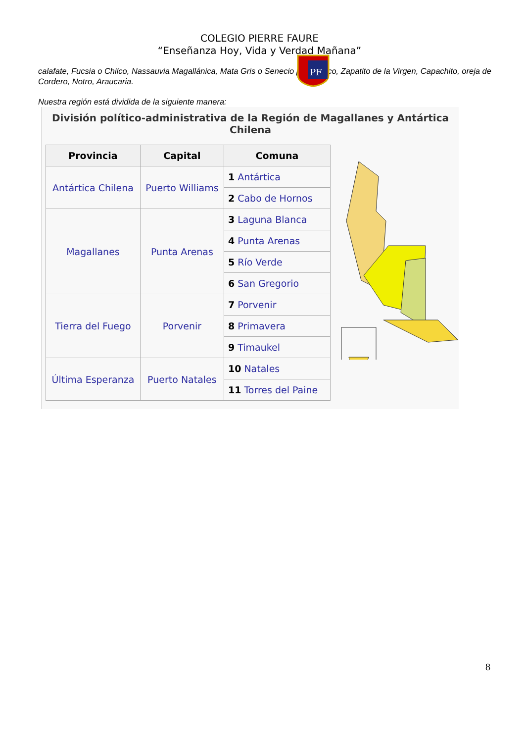PF
COLEGIO PIERRE FAURE
“Enseñanza Hoy, Vida y Verdad Mañana”
calafate, Fucsia o Chilco, Nassauvia Magallánica, Mata Gris o Senecio patagónico, Zapatito de la Virgen, Capachito, oreja de Cordero, Notro, Araucaria.
Nuestra región está dividida de la siguiente manera:
División político-administrativa de la Región de Magallanes y Antártica Chilena
| Provincia | Capital | Comuna |
| --- | --- | --- |
| Antártica Chilena | Puerto Williams | 1 Antártica |
| | | 2 Cabo de Hornos |
| Magallanes | Punta Arenas | 3 Laguna Blanca |
| | | 4 Punta Arenas |
| | | 5 Río Verde |
| | | 6 San Gregorio |
| Tierra del Fuego | Porvenir | 7 Porvenir |
| | | 8 Primavera |
| | | 9 Timaukel |
| Última Esperanza | Puerto Natales | 10 Natales |
| | | 11 Torres del Paine |
8